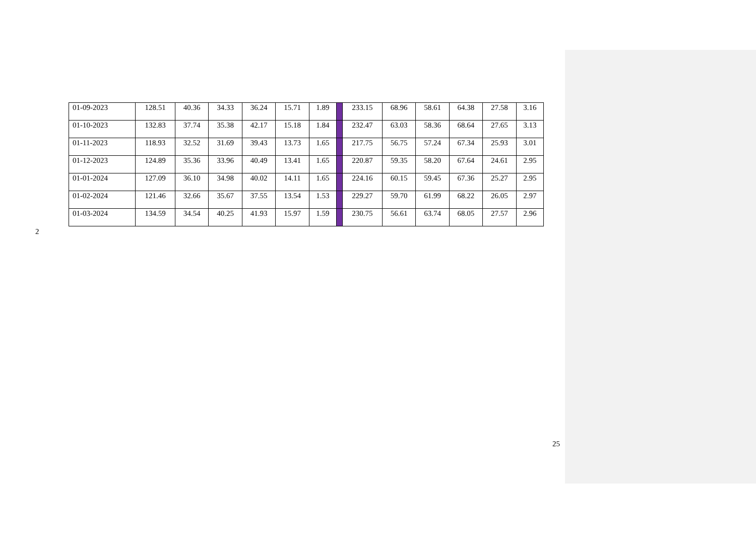| 01-09-2023 | 128.51 | 40.36 | 34.33 | 36.24 | 15.71 | 1.89 | | 233.15 | 68.96 | 58.61 | 64.38 | 27.58 | 3.16 |
| 01-10-2023 | 132.83 | 37.74 | 35.38 | 42.17 | 15.18 | 1.84 | | 232.47 | 63.03 | 58.36 | 68.64 | 27.65 | 3.13 |
| 01-11-2023 | 118.93 | 32.52 | 31.69 | 39.43 | 13.73 | 1.65 | | 217.75 | 56.75 | 57.24 | 67.34 | 25.93 | 3.01 |
| 01-12-2023 | 124.89 | 35.36 | 33.96 | 40.49 | 13.41 | 1.65 | | 220.87 | 59.35 | 58.20 | 67.64 | 24.61 | 2.95 |
| 01-01-2024 | 127.09 | 36.10 | 34.98 | 40.02 | 14.11 | 1.65 | | 224.16 | 60.15 | 59.45 | 67.36 | 25.27 | 2.95 |
| 01-02-2024 | 121.46 | 32.66 | 35.67 | 37.55 | 13.54 | 1.53 | | 229.27 | 59.70 | 61.99 | 68.22 | 26.05 | 2.97 |
| 01-03-2024 | 134.59 | 34.54 | 40.25 | 41.93 | 15.97 | 1.59 | | 230.75 | 56.61 | 63.74 | 68.05 | 27.57 | 2.96 |
2
25